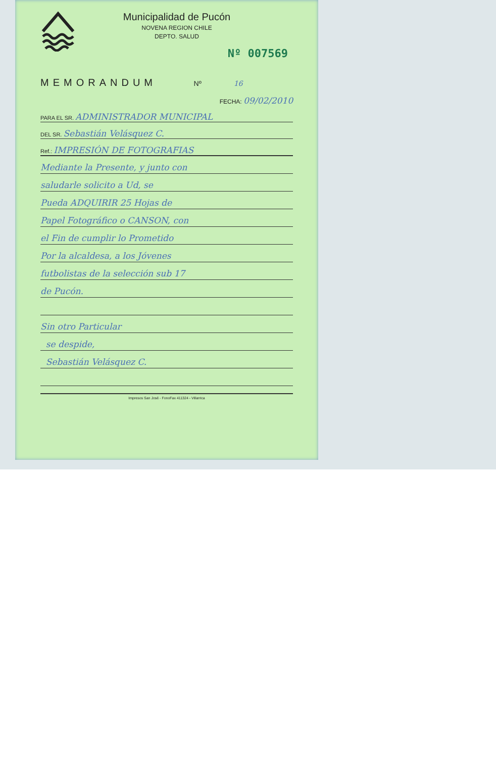Municipalidad de Pucón
NOVENA REGION CHILE
DEPTO. SALUD
Nº 007569
MEMORANDUM Nº 16
FECHA: 09/02/2010
PARA EL SR. ADMINISTRADOR MUNICIPAL
DEL SR. Sebastián Velásquez C.
Ref.: IMPRESIÓN DE FOTOGRAFIAS
Mediante la Presente, y junto con
saludarle solicito a Ud, se
Pueda ADQUIRIR 25 Hojas de
Papel Fotográfico o CANSON, con
el Fin de cumplir lo Prometido
Por la alcaldesa, a los Jóvenes
futbolistas de la selección sub 17
de Pucón.
Sin otro Particular
se despide,
Sebastián Velásquez C.
Impresos San José - FonoFax 411324 - Villarrica